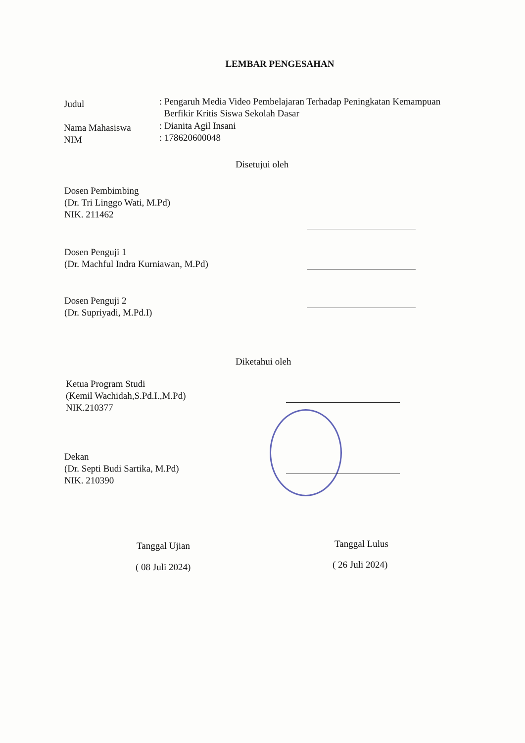LEMBAR PENGESAHAN
Judul
: Pengaruh Media Video Pembelajaran Terhadap Peningkatan Kemampuan
Berfikir Kritis Siswa Sekolah Dasar
Nama Mahasiswa
NIM
: Dianita Agil Insani
: 178620600048
Disetujui oleh
Dosen Pembimbing
(Dr. Tri Linggo Wati, M.Pd)
NIK. 211462
Dosen Penguji 1
(Dr. Machful Indra Kurniawan, M.Pd)
Dosen Penguji 2
(Dr. Supriyadi, M.Pd.I)
Diketahui oleh
Ketua Program Studi
(Kemil Wachidah,S.Pd.I.,M.Pd)
NIK.210377
Dekan
(Dr. Septi Budi Sartika, M.Pd)
NIK. 210390
Tanggal Ujian Tanggal Lulus
( 08 Juli 2024) ( 26 Juli 2024)